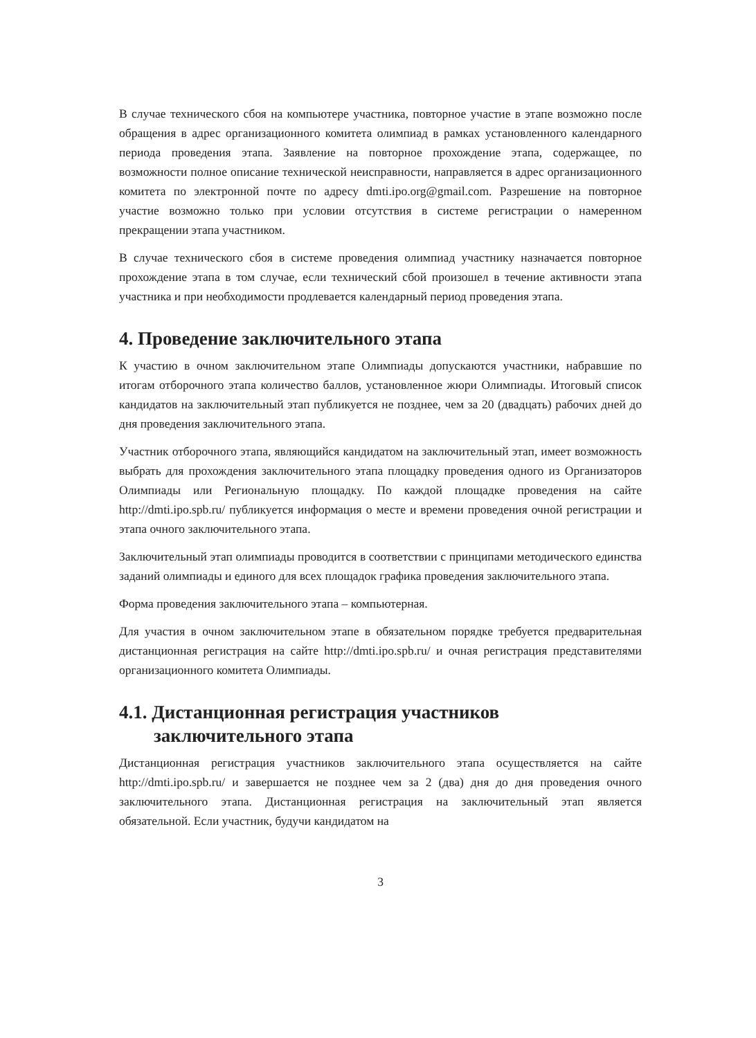В случае технического сбоя на компьютере участника, повторное участие в этапе возможно после обращения в адрес организационного комитета олимпиад в рамках установленного календарного периода проведения этапа. Заявление на повторное прохождение этапа, содержащее, по возможности полное описание технической неисправности, направляется в адрес организационного комитета по электронной почте по адресу dmti.ipo.org@gmail.com. Разрешение на повторное участие возможно только при условии отсутствия в системе регистрации о намеренном прекращении этапа участником.
В случае технического сбоя в системе проведения олимпиад участнику назначается повторное прохождение этапа в том случае, если технический сбой произошел в течение активности этапа участника и при необходимости продлевается календарный период проведения этапа.
4. Проведение заключительного этапа
К участию в очном заключительном этапе Олимпиады допускаются участники, набравшие по итогам отборочного этапа количество баллов, установленное жюри Олимпиады. Итоговый список кандидатов на заключительный этап публикуется не позднее, чем за 20 (двадцать) рабочих дней до дня проведения заключительного этапа.
Участник отборочного этапа, являющийся кандидатом на заключительный этап, имеет возможность выбрать для прохождения заключительного этапа площадку проведения одного из Организаторов Олимпиады или Региональную площадку. По каждой площадке проведения на сайте http://dmti.ipo.spb.ru/ публикуется информация о месте и времени проведения очной регистрации и этапа очного заключительного этапа.
Заключительный этап олимпиады проводится в соответствии с принципами методического единства заданий олимпиады и единого для всех площадок графика проведения заключительного этапа.
Форма проведения заключительного этапа – компьютерная.
Для участия в очном заключительном этапе в обязательном порядке требуется предварительная дистанционная регистрация на сайте http://dmti.ipo.spb.ru/ и очная регистрация представителями организационного комитета Олимпиады.
4.1. Дистанционная регистрация участников заключительного этапа
Дистанционная регистрация участников заключительного этапа осуществляется на сайте http://dmti.ipo.spb.ru/ и завершается не позднее чем за 2 (два) дня до дня проведения очного заключительного этапа. Дистанционная регистрация на заключительный этап является обязательной. Если участник, будучи кандидатом на
3